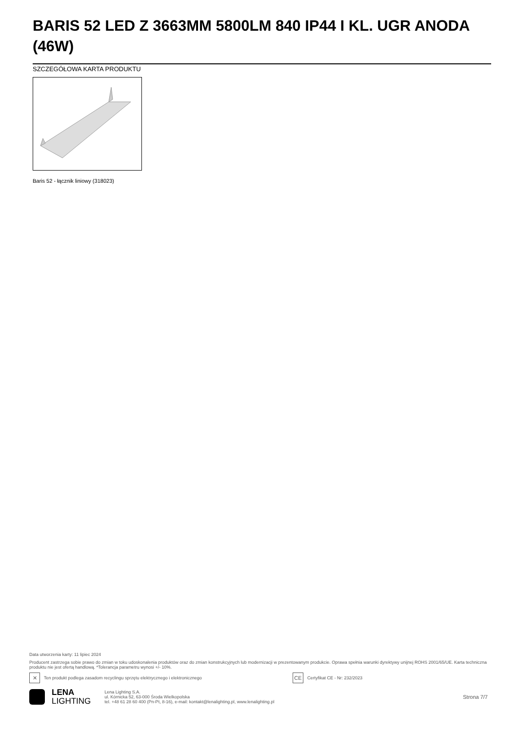BARIS 52 LED Z 3663MM 5800LM 840 IP44 I KL. UGR ANODA (46W)
SZCZEGÓŁOWA KARTA PRODUKTU
Baris 52 - łącznik liniowy (318023)
Data utworzenia karty: 11 lipiec 2024
Producent zastrzega sobie prawo do zmian w toku udoskonalenia produktów oraz do zmian konstrukcyjnych lub modernizacji w prezentowanym produkcie. Oprawa spełnia warunki dyrektywy unijnej ROHS 2001/65/UE. Karta techniczna produktu nie jest ofertą handlową. *Tolerancja parametru wynosi +/- 10%.
✕ Ten produkt podlega zasadom recyclingu sprzętu elektrycznego i elektronicznego CE Certyfikat CE - Nr: 232/2023
LENA
LIGHTING
Lena Lighting S.A.
ul. Kórnicka 52, 63-000 Środa Wielkopolska
tel. +48 61 28 60 400 (Pn-Pt, 8-16), e-mail: kontakt@lenalighting.pl, www.lenalighting.pl
Strona 7/7